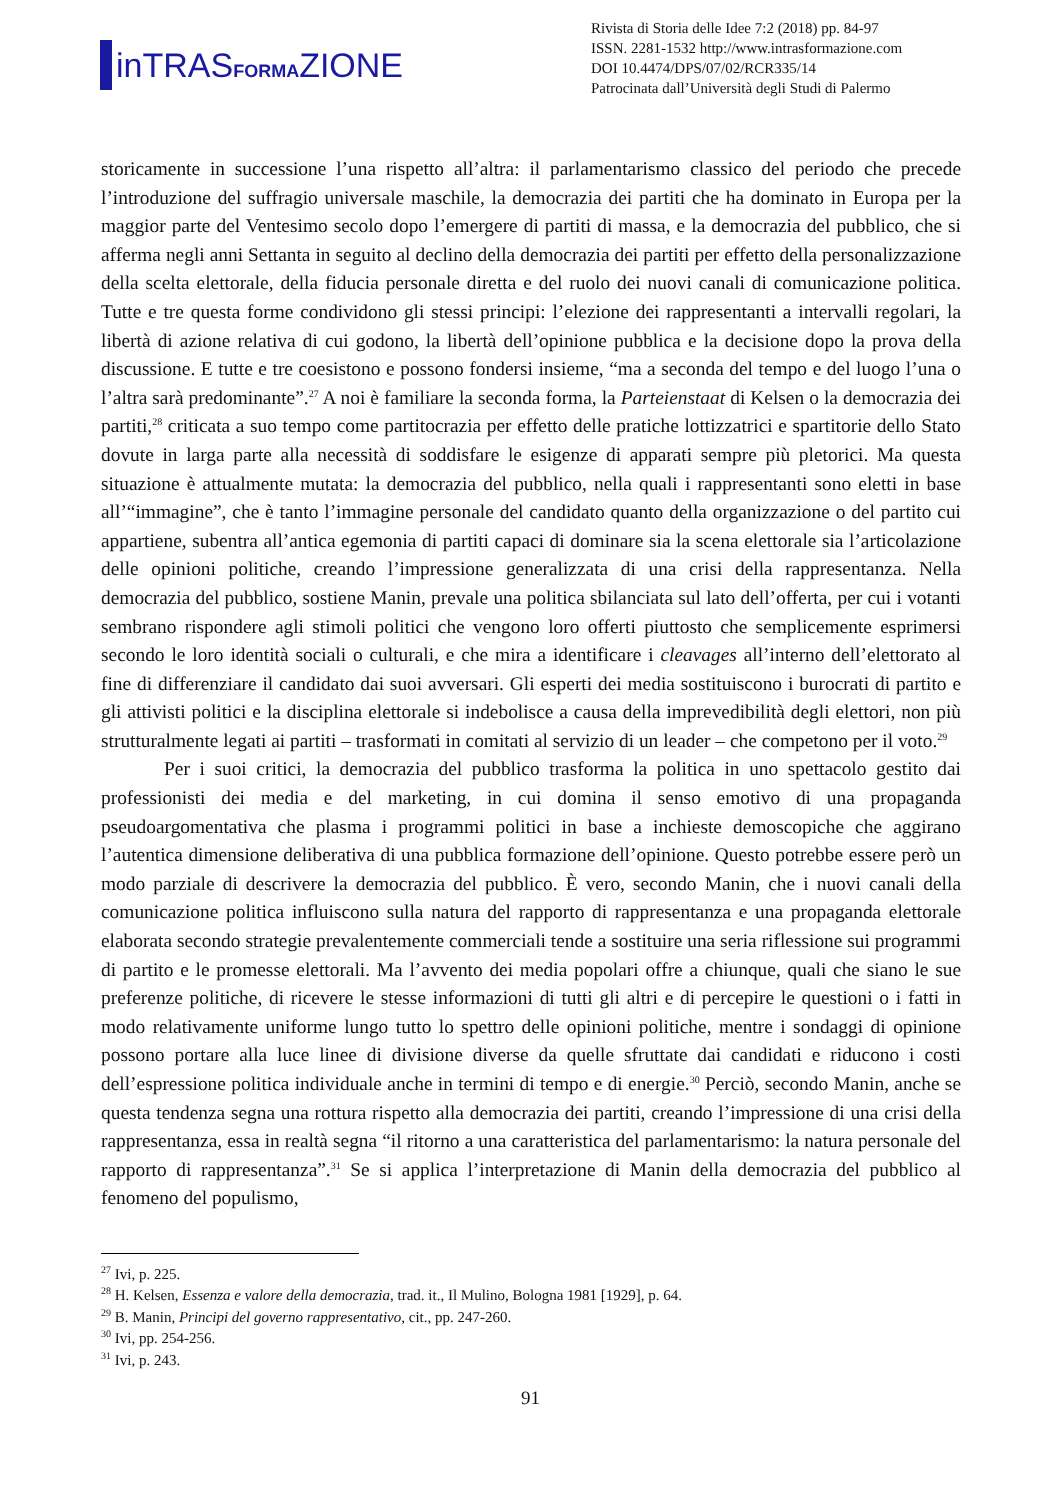inTRASFORMAZIONE
Rivista di Storia delle Idee 7:2 (2018) pp. 84-97
ISSN. 2281-1532 http://www.intrasformazione.com
DOI 10.4474/DPS/07/02/RCR335/14
Patrocinata dall’Università degli Studi di Palermo
storicamente in successione l’una rispetto all’altra: il parlamentarismo classico del periodo che precede l’introduzione del suffragio universale maschile, la democrazia dei partiti che ha dominato in Europa per la maggior parte del Ventesimo secolo dopo l’emergere di partiti di massa, e la democrazia del pubblico, che si afferma negli anni Settanta in seguito al declino della democrazia dei partiti per effetto della personalizzazione della scelta elettorale, della fiducia personale diretta e del ruolo dei nuovi canali di comunicazione politica. Tutte e tre questa forme condividono gli stessi principi: l’elezione dei rappresentanti a intervalli regolari, la libertà di azione relativa di cui godono, la libertà dell’opinione pubblica e la decisione dopo la prova della discussione. E tutte e tre coesistono e possono fondersi insieme, “ma a seconda del tempo e del luogo l’una o l’altra sarà predominante”.<sup>27</sup> A noi è familiare la seconda forma, la Parteienstaat di Kelsen o la democrazia dei partiti,<sup>28</sup> criticata a suo tempo come partitocrazia per effetto delle pratiche lottizzatrici e spartitorie dello Stato dovute in larga parte alla necessità di soddisfare le esigenze di apparati sempre più pletorici. Ma questa situazione è attualmente mutata: la democrazia del pubblico, nella quali i rappresentanti sono eletti in base all’“immagine”, che è tanto l’immagine personale del candidato quanto della organizzazione o del partito cui appartiene, subentra all’antica egemonia di partiti capaci di dominare sia la scena elettorale sia l’articolazione delle opinioni politiche, creando l’impressione generalizzata di una crisi della rappresentanza. Nella democrazia del pubblico, sostiene Manin, prevale una politica sbilanciata sul lato dell’offerta, per cui i votanti sembrano rispondere agli stimoli politici che vengono loro offerti piuttosto che semplicemente esprimersi secondo le loro identità sociali o culturali, e che mira a identificare i cleavages all’interno dell’elettorato al fine di differenziare il candidato dai suoi avversari. Gli esperti dei media sostituiscono i burocrati di partito e gli attivisti politici e la disciplina elettorale si indebolisce a causa della imprevedibilità degli elettori, non più strutturalmente legati ai partiti – trasformati in comitati al servizio di un leader – che competono per il voto.<sup>29</sup>
Per i suoi critici, la democrazia del pubblico trasforma la politica in uno spettacolo gestito dai professionisti dei media e del marketing, in cui domina il senso emotivo di una propaganda pseudoargomentativa che plasma i programmi politici in base a inchieste demoscopiche che aggirano l’autentica dimensione deliberativa di una pubblica formazione dell’opinione. Questo potrebbe essere però un modo parziale di descrivere la democrazia del pubblico. È vero, secondo Manin, che i nuovi canali della comunicazione politica influiscono sulla natura del rapporto di rappresentanza e una propaganda elettorale elaborata secondo strategie prevalentemente commerciali tende a sostituire una seria riflessione sui programmi di partito e le promesse elettorali. Ma l’avvento dei media popolari offre a chiunque, quali che siano le sue preferenze politiche, di ricevere le stesse informazioni di tutti gli altri e di percepire le questioni o i fatti in modo relativamente uniforme lungo tutto lo spettro delle opinioni politiche, mentre i sondaggi di opinione possono portare alla luce linee di divisione diverse da quelle sfruttate dai candidati e riducono i costi dell’espressione politica individuale anche in termini di tempo e di energie.<sup>30</sup> Perciò, secondo Manin, anche se questa tendenza segna una rottura rispetto alla democrazia dei partiti, creando l’impressione di una crisi della rappresentanza, essa in realtà segna “il ritorno a una caratteristica del parlamentarismo: la natura personale del rapporto di rappresentanza”.<sup>31</sup> Se si applica l’interpretazione di Manin della democrazia del pubblico al fenomeno del populismo,
<sup>27</sup> Ivi, p. 225.
<sup>28</sup> H. Kelsen, Essenza e valore della democrazia, trad. it., Il Mulino, Bologna 1981 [1929], p. 64.
<sup>29</sup> B. Manin, Principi del governo rappresentativo, cit., pp. 247-260.
<sup>30</sup> Ivi, pp. 254-256.
<sup>31</sup> Ivi, p. 243.
91